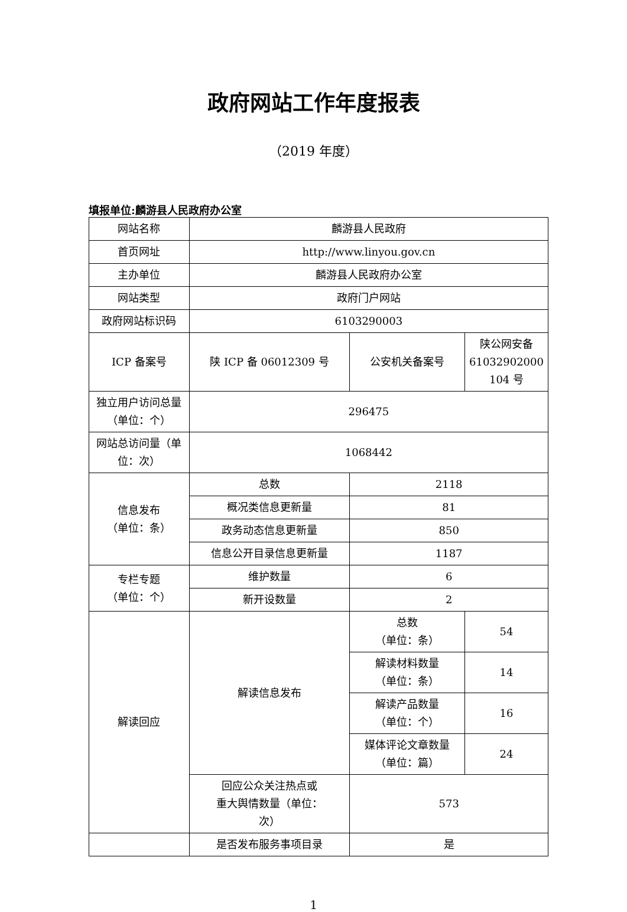政府网站工作年度报表
（2019 年度）
填报单位:麟游县人民政府办公室
| 网站名称 | 麟游县人民政府 | | |
| 首页网址 | http://www.linyou.gov.cn | | |
| 主办单位 | 麟游县人民政府办公室 | | |
| 网站类型 | 政府门户网站 | | |
| 政府网站标识码 | 6103290003 | | |
| ICP 备案号 | 陕 ICP 备 06012309 号 | 公安机关备案号 | 陕公网安备 61032902000 104 号 |
| 独立用户访问总量（单位：个） | 296475 | | |
| 网站总访问量（单位：次） | 1068442 | | |
| 信息发布 （单位：条） | 总数 | 2118 | |
| | 概况类信息更新量 | 81 | |
| | 政务动态信息更新量 | 850 | |
| | 信息公开目录信息更新量 | 1187 | |
| 专栏专题 （单位：个） | 维护数量 | 6 | |
| | 新开设数量 | 2 | |
| 解读回应 | 解读信息发布 | 总数 （单位：条） | 54 |
| | | 解读材料数量 （单位：条） | 14 |
| | | 解读产品数量 （单位：个） | 16 |
| | | 媒体评论文章数量 （单位：篇） | 24 |
| | 回应公众关注热点或 重大舆情数量（单位： 次） | 573 | |
| | 是否发布服务事项目录 | 是 | |
1